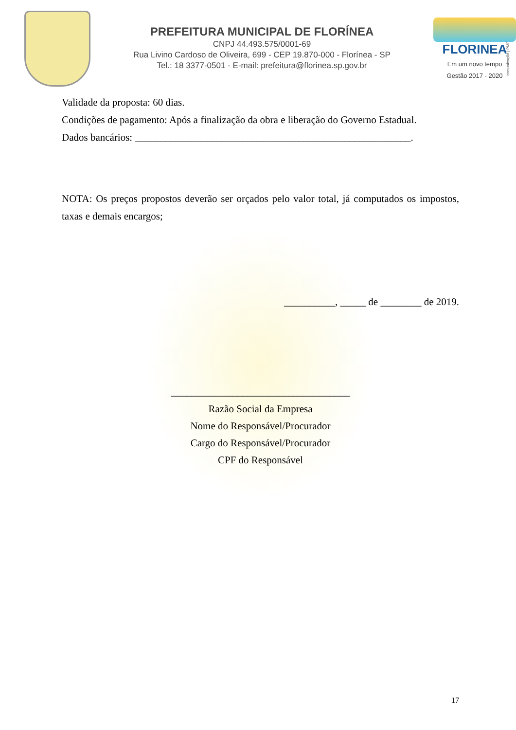PREFEITURA MUNICIPAL DE FLORÍNEA
CNPJ 44.493.575/0001-69
Rua Livino Cardoso de Oliveira, 699 - CEP 19.870-000 - Florínea - SP
Tel.: 18 3377-0501 - E-mail: prefeitura@florinea.sp.gov.br
FLORINEA
Em um novo tempo
Gestão 2017 - 2020
comunicação | PMF
Validade da proposta: 60 dias.
Condições de pagamento: Após a finalização da obra e liberação do Governo Estadual.
Dados bancários: ______________________________________________________.
NOTA: Os preços propostos deverão ser orçados pelo valor total, já computados os impostos, taxas e demais encargos;
__________, _____ de ________ de 2019.
___________________________________
Razão Social da Empresa
Nome do Responsável/Procurador
Cargo do Responsável/Procurador
CPF do Responsável
17